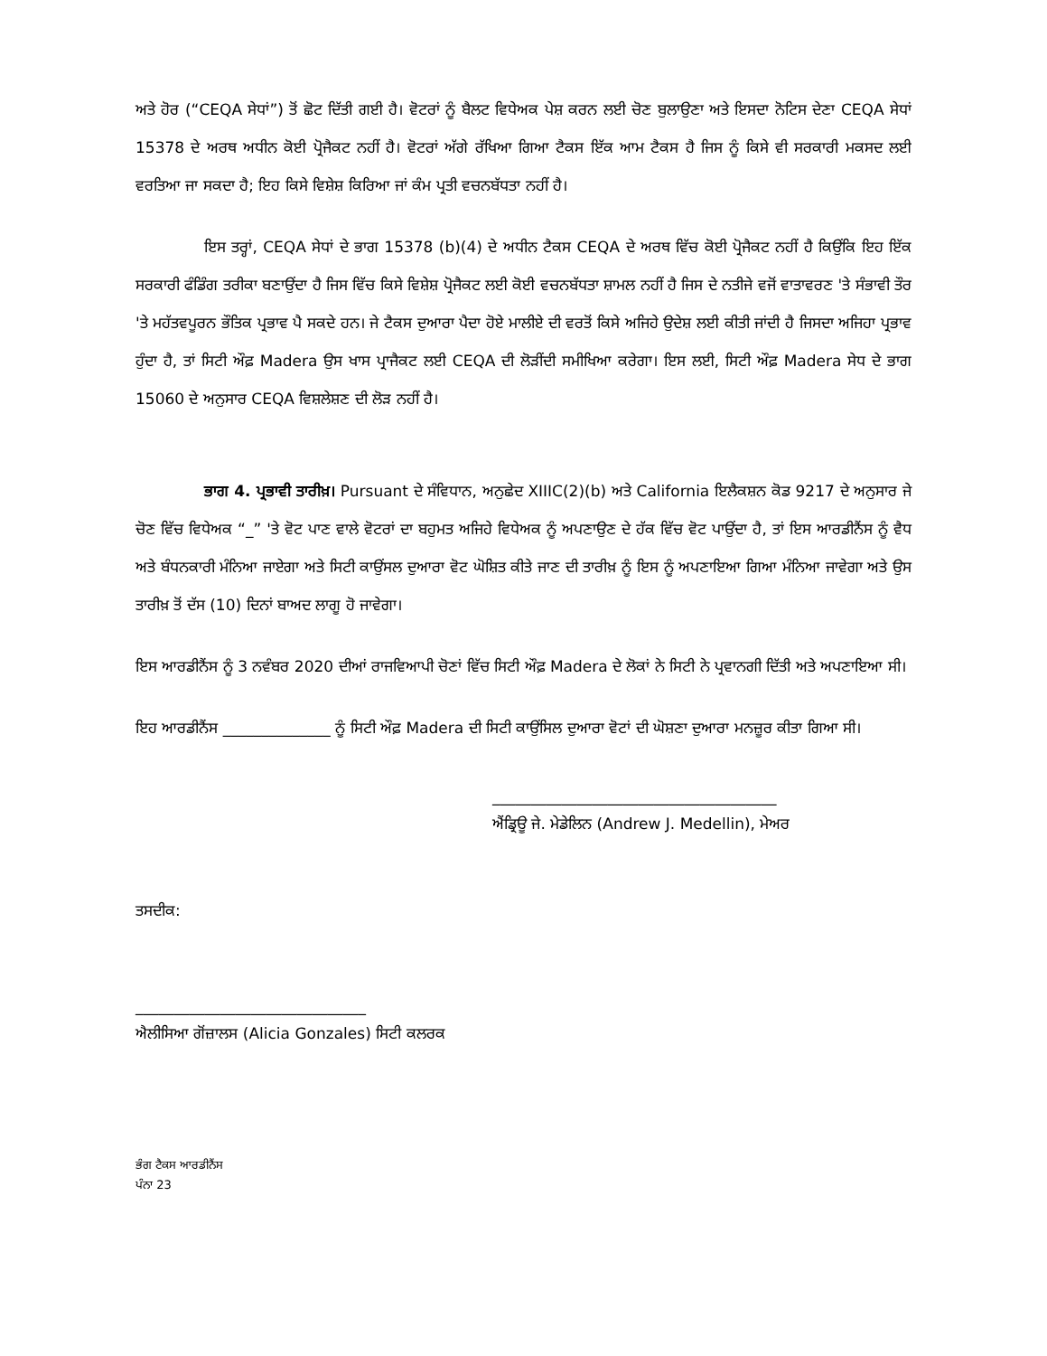ਅਤੇ ਹੋਰ (“CEQA ਸੇਧਾਂ”) ਤੋਂ ਛੋਟ ਦਿੱਤੀ ਗਈ ਹੈ। ਵੋਟਰਾਂ ਨੂੰ ਬੈਲਟ ਵਿਧੇਅਕ ਪੇਸ਼ ਕਰਨ ਲਈ ਚੋਣ ਬੁਲਾਉਣਾ ਅਤੇ ਇਸਦਾ ਨੋਟਿਸ ਦੇਣਾ CEQA ਸੇਧਾਂ 15378 ਦੇ ਅਰਥ ਅਧੀਨ ਕੋਈ ਪ੍ਰੋਜੈਕਟ ਨਹੀਂ ਹੈ। ਵੋਟਰਾਂ ਅੱਗੇ ਰੱਖਿਆ ਗਿਆ ਟੈਕਸ ਇੱਕ ਆਮ ਟੈਕਸ ਹੈ ਜਿਸ ਨੂੰ ਕਿਸੇ ਵੀ ਸਰਕਾਰੀ ਮਕਸਦ ਲਈ ਵਰਤਿਆ ਜਾ ਸਕਦਾ ਹੈ; ਇਹ ਕਿਸੇ ਵਿਸ਼ੇਸ਼ ਕਿਰਿਆ ਜਾਂ ਕੰਮ ਪ੍ਰਤੀ ਵਚਨਬੱਧਤਾ ਨਹੀਂ ਹੈ।
ਇਸ ਤਰ੍ਹਾਂ, CEQA ਸੇਧਾਂ ਦੇ ਭਾਗ 15378 (b)(4) ਦੇ ਅਧੀਨ ਟੈਕਸ CEQA ਦੇ ਅਰਥ ਵਿੱਚ ਕੋਈ ਪ੍ਰੋਜੈਕਟ ਨਹੀਂ ਹੈ ਕਿਉਂਕਿ ਇਹ ਇੱਕ ਸਰਕਾਰੀ ਫੰਡਿੰਗ ਤਰੀਕਾ ਬਣਾਉਂਦਾ ਹੈ ਜਿਸ ਵਿੱਚ ਕਿਸੇ ਵਿਸ਼ੇਸ਼ ਪ੍ਰੋਜੈਕਟ ਲਈ ਕੋਈ ਵਚਨਬੱਧਤਾ ਸ਼ਾਮਲ ਨਹੀਂ ਹੈ ਜਿਸ ਦੇ ਨਤੀਜੇ ਵਜੋਂ ਵਾਤਾਵਰਣ 'ਤੇ ਸੰਭਾਵੀ ਤੌਰ 'ਤੇ ਮਹੱਤਵਪੂਰਨ ਭੌਤਿਕ ਪ੍ਰਭਾਵ ਪੈ ਸਕਦੇ ਹਨ। ਜੇ ਟੈਕਸ ਦੁਆਰਾ ਪੈਦਾ ਹੋਏ ਮਾਲੀਏ ਦੀ ਵਰਤੋਂ ਕਿਸੇ ਅਜਿਹੇ ਉਦੇਸ਼ ਲਈ ਕੀਤੀ ਜਾਂਦੀ ਹੈ ਜਿਸਦਾ ਅਜਿਹਾ ਪ੍ਰਭਾਵ ਹੁੰਦਾ ਹੈ, ਤਾਂ ਸਿਟੀ ਔਫ਼ Madera ਉਸ ਖਾਸ ਪ੍ਰਾਜੈਕਟ ਲਈ CEQA ਦੀ ਲੋੜੀਂਦੀ ਸਮੀਖਿਆ ਕਰੇਗਾ। ਇਸ ਲਈ, ਸਿਟੀ ਔਫ਼ Madera ਸੇਧ ਦੇ ਭਾਗ 15060 ਦੇ ਅਨੁਸਾਰ CEQA ਵਿਸ਼ਲੇਸ਼ਣ ਦੀ ਲੋੜ ਨਹੀਂ ਹੈ।
ਭਾਗ 4. ਪ੍ਰਭਾਵੀ ਤਾਰੀਖ਼। Pursuant ਦੇ ਸੰਵਿਧਾਨ, ਅਨੁਛੇਦ XIIIC(2)(b) ਅਤੇ California ਇਲੈਕਸ਼ਨ ਕੋਡ 9217 ਦੇ ਅਨੁਸਾਰ ਜੇ ਚੋਣ ਵਿੱਚ ਵਿਧੇਅਕ “_” 'ਤੇ ਵੋਟ ਪਾਣ ਵਾਲੇ ਵੋਟਰਾਂ ਦਾ ਬਹੁਮਤ ਅਜਿਹੇ ਵਿਧੇਅਕ ਨੂੰ ਅਪਣਾਉਣ ਦੇ ਹੱਕ ਵਿੱਚ ਵੋਟ ਪਾਉਂਦਾ ਹੈ, ਤਾਂ ਇਸ ਆਰਡੀਨੈਂਸ ਨੂੰ ਵੈਧ ਅਤੇ ਬੰਧਨਕਾਰੀ ਮੰਨਿਆ ਜਾਏਗਾ ਅਤੇ ਸਿਟੀ ਕਾਉਂਸਲ ਦੁਆਰਾ ਵੋਟ ਘੋਸ਼ਿਤ ਕੀਤੇ ਜਾਣ ਦੀ ਤਾਰੀਖ਼ ਨੂੰ ਇਸ ਨੂੰ ਅਪਣਾਇਆ ਗਿਆ ਮੰਨਿਆ ਜਾਵੇਗਾ ਅਤੇ ਉਸ ਤਾਰੀਖ਼ ਤੋਂ ਦੱਸ (10) ਦਿਨਾਂ ਬਾਅਦ ਲਾਗੂ ਹੋ ਜਾਵੇਗਾ।
ਇਸ ਆਰਡੀਨੈਂਸ ਨੂੰ 3 ਨਵੰਬਰ 2020 ਦੀਆਂ ਰਾਜਵਿਆਪੀ ਚੋਣਾਂ ਵਿੱਚ ਸਿਟੀ ਔਫ਼ Madera ਦੇ ਲੋਕਾਂ ਨੇ ਸਿਟੀ ਨੇ ਪ੍ਰਵਾਨਗੀ ਦਿੱਤੀ ਅਤੇ ਅਪਣਾਇਆ ਸੀ।
ਇਹ ਆਰਡੀਨੈਂਸ ______________ ਨੂੰ ਸਿਟੀ ਔਫ਼ Madera ਦੀ ਸਿਟੀ ਕਾਉਂਸਿਲ ਦੁਆਰਾ ਵੋਟਾਂ ਦੀ ਘੋਸ਼ਣਾ ਦੁਆਰਾ ਮਨਜ਼ੂਰ ਕੀਤਾ ਗਿਆ ਸੀ।
_____________________________________
ਐਂਡ੍ਰਿਊ ਜੇ. ਮੇਡੇਲਿਨ (Andrew J. Medellin), ਮੇਅਰ
ਤਸਦੀਕ:
______________________________
ਐਲੀਸਿਆ ਗੋਂਜ਼ਾਲਸ (Alicia Gonzales) ਸਿਟੀ ਕਲਰਕ
ਭੰਗ ਟੈਕਸ ਆਰਡੀਨੈਂਸ
ਪੰਨਾ 23